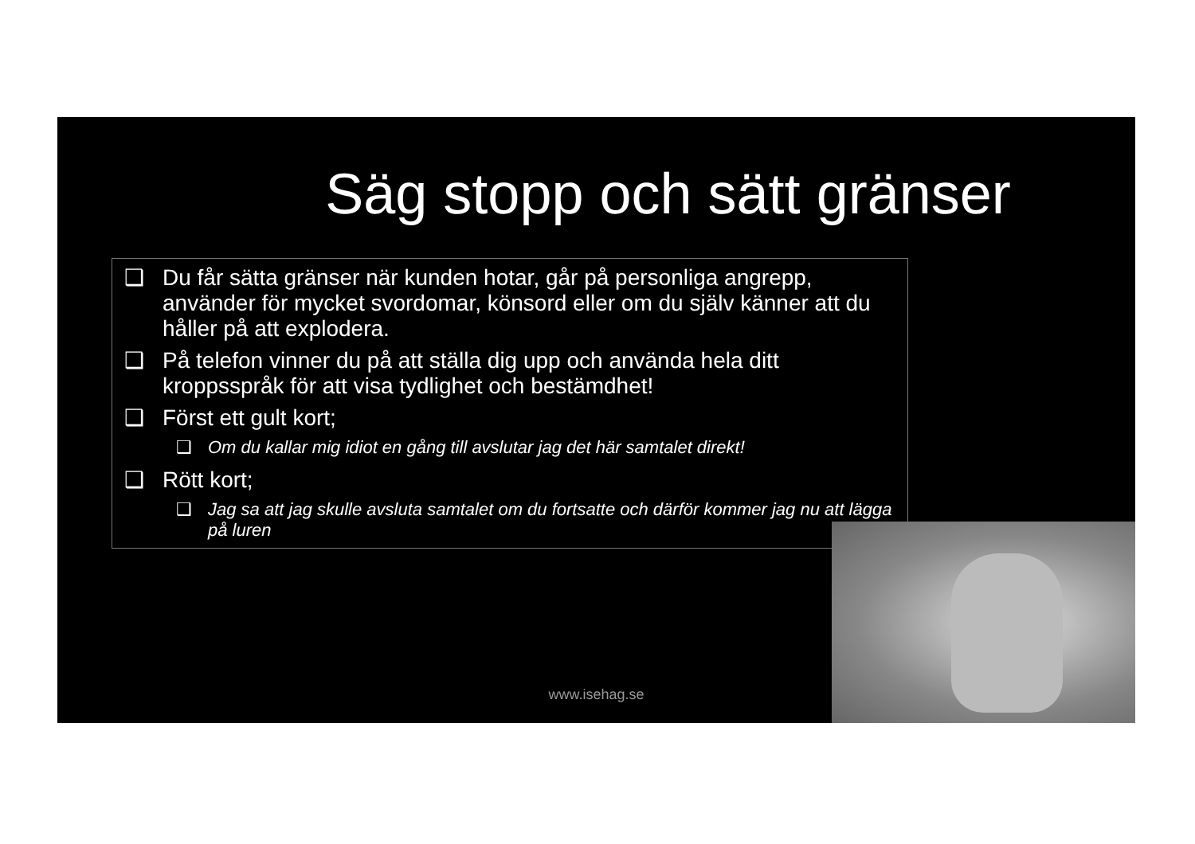Säg stopp och sätt gränser
❑ Du får sätta gränser när kunden hotar, går på personliga angrepp, använder för mycket svordomar, könsord eller om du själv känner att du håller på att explodera.
❑ På telefon vinner du på att ställa dig upp och använda hela ditt kroppsspråk för att visa tydlighet och bestämdhet!
❑ Först ett gult kort;
❑ Om du kallar mig idiot en gång till avslutar jag det här samtalet direkt!
❑ Rött kort;
❑ Jag sa att jag skulle avsluta samtalet om du fortsatte och därför kommer jag nu att lägga på luren
www.isehag.se